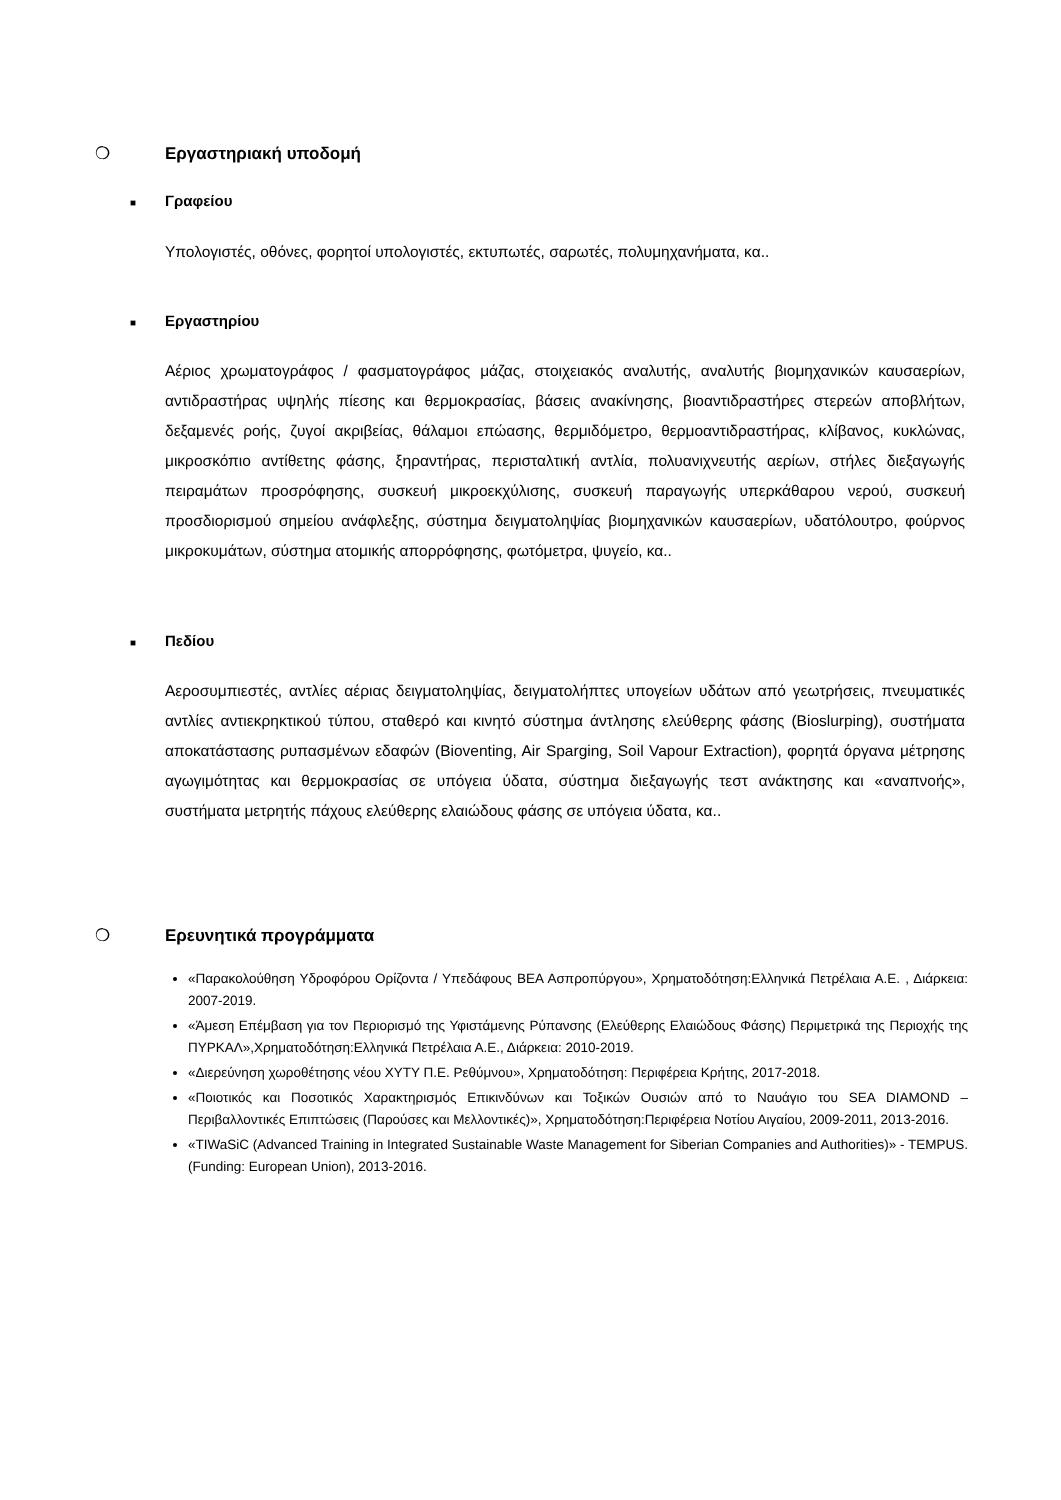❍ Εργαστηριακή υποδομή
■ Γραφείου
Υπολογιστές, οθόνες, φορητοί υπολογιστές, εκτυπωτές, σαρωτές, πολυμηχανήματα, κα..
■ Εργαστηρίου
Αέριος χρωματογράφος / φασματογράφος μάζας, στοιχειακός αναλυτής, αναλυτής βιομηχανικών καυσαερίων, αντιδραστήρας υψηλής πίεσης και θερμοκρασίας, βάσεις ανακίνησης, βιοαντιδραστήρες στερεών αποβλήτων, δεξαμενές ροής, ζυγοί ακριβείας, θάλαμοι επώασης, θερμιδόμετρο, θερμοαντιδραστήρας, κλίβανος, κυκλώνας, μικροσκόπιο αντίθετης φάσης, ξηραντήρας, περισταλτική αντλία, πολυανιχνευτής αερίων, στήλες διεξαγωγής πειραμάτων προσρόφησης, συσκευή μικροεκχύλισης, συσκευή παραγωγής υπερκάθαρου νερού, συσκευή προσδιορισμού σημείου ανάφλεξης, σύστημα δειγματοληψίας βιομηχανικών καυσαερίων, υδατόλουτρο, φούρνος μικροκυμάτων, σύστημα ατομικής απορρόφησης, φωτόμετρα, ψυγείο, κα..
■ Πεδίου
Αεροσυμπιεστές, αντλίες αέριας δειγματοληψίας, δειγματολήπτες υπογείων υδάτων από γεωτρήσεις, πνευματικές αντλίες αντιεκρηκτικού τύπου, σταθερό και κινητό σύστημα άντλησης ελεύθερης φάσης (Bioslurping), συστήματα αποκατάστασης ρυπασμένων εδαφών (Bioventing, Air Sparging, Soil Vapour Extraction), φορητά όργανα μέτρησης αγωγιμότητας και θερμοκρασίας σε υπόγεια ύδατα, σύστημα διεξαγωγής τεστ ανάκτησης και «αναπνοής», συστήματα μετρητής πάχους ελεύθερης ελαιώδους φάσης σε υπόγεια ύδατα, κα..
❍ Ερευνητικά προγράμματα
«Παρακολούθηση Υδροφόρου Ορίζοντα / Υπεδάφους ΒΕΑ Ασπροπύργου», Χρηματοδότηση:Ελληνικά Πετρέλαια Α.Ε. , Διάρκεια: 2007-2019.
«Άμεση Επέμβαση για τον Περιορισμό της Υφιστάμενης Ρύπανσης (Ελεύθερης Ελαιώδους Φάσης) Περιμετρικά της Περιοχής της ΠΥΡΚΑΛ»,Χρηματοδότηση:Ελληνικά Πετρέλαια Α.Ε., Διάρκεια: 2010-2019.
«Διερεύνηση χωροθέτησης νέου ΧΥΤΥ Π.Ε. Ρεθύμνου», Χρηματοδότηση: Περιφέρεια Κρήτης, 2017-2018.
«Ποιοτικός και Ποσοτικός Χαρακτηρισμός Επικινδύνων και Τοξικών Ουσιών από το Ναυάγιο του SEA DIAMOND – Περιβαλλοντικές Επιπτώσεις (Παρούσες και Μελλοντικές)», Χρηματοδότηση:Περιφέρεια Νοτίου Αιγαίου, 2009-2011, 2013-2016.
«TIWaSiC (Advanced Training in Integrated Sustainable Waste Management for Siberian Companies and Authorities)» - TEMPUS. (Funding: European Union), 2013-2016.